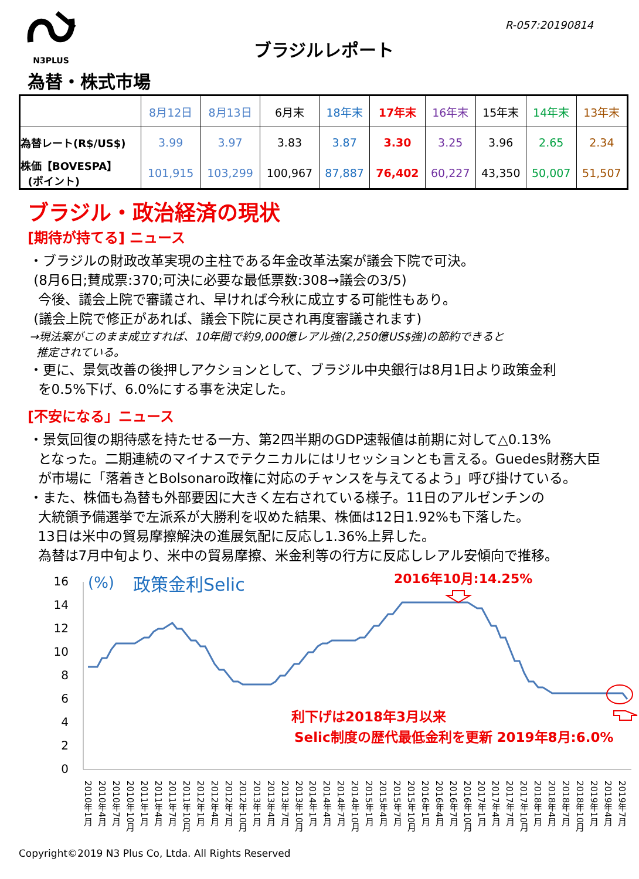N3PLUS
R-057:20190814
ブラジルレポート
為替・株式市場
| | 8月12日 | 8月13日 | 6月末 | 18年末 | 17年末 | 16年末 | 15年末 | 14年末 | 13年末 |
| --- | --- | --- | --- | --- | --- | --- | --- | --- | --- |
| 為替レート(R$/US$) | 3.99 | 3.97 | 3.83 | 3.87 | 3.30 | 3.25 | 3.96 | 2.65 | 2.34 |
| 株価【BOVESPA】 (ポイント) | 101,915 | 103,299 | 100,967 | 87,887 | 76,402 | 60,227 | 43,350 | 50,007 | 51,507 |
ブラジル・政治経済の現状
[期待が持てる] ニュース
・ブラジルの財政改革実現の主柱である年金改革法案が議会下院で可決。
(8月6日;賛成票:370;可決に必要な最低票数:308→議会の3/5)
今後、議会上院で審議され、早ければ今秋に成立する可能性もあり。
(議会上院で修正があれば、議会下院に戻され再度審議されます)
→現法案がこのまま成立すれば、10年間で約9,000億レアル強(2,250億US$強)の節約できると
推定されている。
・更に、景気改善の後押しアクションとして、ブラジル中央銀行は8月1日より政策金利
を0.5%下げ、6.0%にする事を決定した。
[不安になる」ニュース
・景気回復の期待感を持たせる一方、第2四半期のGDP速報値は前期に対して△0.13%
となった。二期連続のマイナスでテクニカルにはリセッションとも言える。Guedes財務大臣
が市場に「落着きとBolsonaro政権に対応のチャンスを与えてるよう」呼び掛けている。
・また、株価も為替も外部要因に大きく左右されている様子。11日のアルゼンチンの
大統領予備選挙で左派系が大勝利を収めた結果、株価は12日1.92%も下落した。
13日は米中の貿易摩擦解決の進展気配に反応し1.36%上昇した。
為替は7月中旬より、米中の貿易摩擦、米金利等の行方に反応しレアル安傾向で推移。
16
14
12
10
8
6
4
2
0
(%)
政策金利Selic
2016年10月:14.25%
利下げは2018年3月以来
Selic制度の歴代最低金利を更新 2019年8月:6.0%
2010年1月 2010年4月 2010年7月 2010年10月 2011年1月 2011年4月 2011年7月 2011年10月 2012年1月 2012年4月 2012年7月 2012年10月 2013年1月 2013年4月 2013年7月 2013年10月 2014年1月 2014年4月 2014年7月 2014年10月 2015年1月 2015年4月 2015年7月 2015年10月 2016年1月 2016年4月 2016年7月 2016年10月 2017年1月 2017年4月 2017年7月 2017年10月 2018年1月 2018年4月 2018年7月 2018年10月 2019年1月 2019年4月 2019年7月
Copyright©2019 N3 Plus Co, Ltda. All Rights Reserved